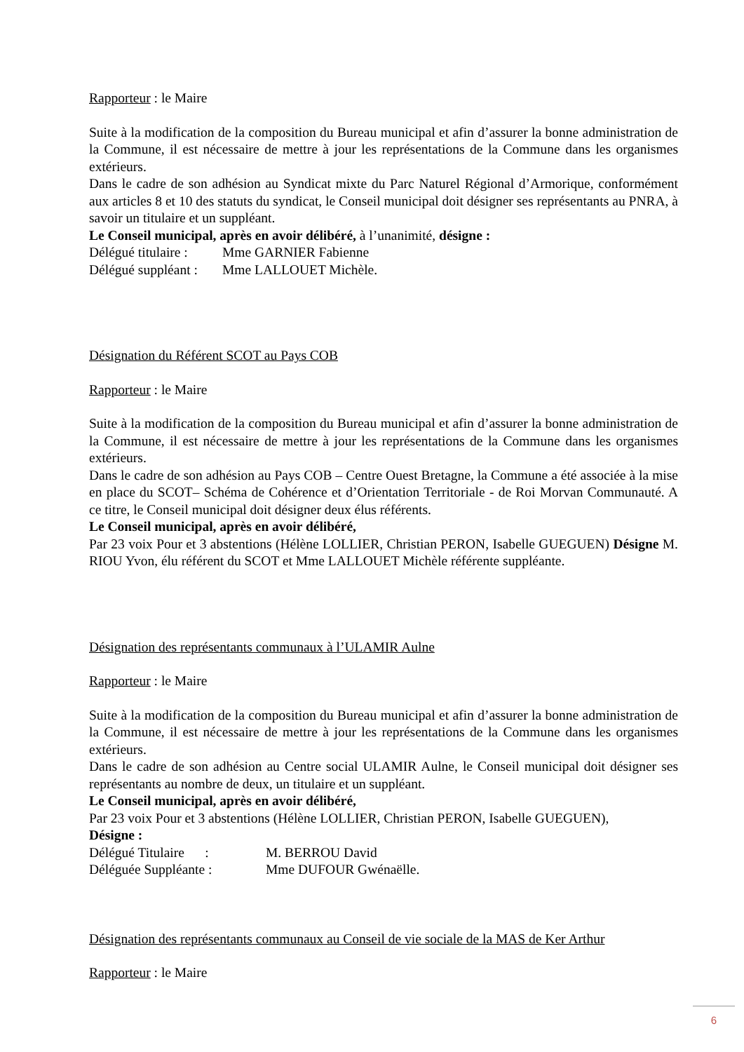Rapporteur : le Maire
Suite à la modification de la composition du Bureau municipal et afin d’assurer la bonne administration de la Commune, il est nécessaire de mettre à jour les représentations de la Commune dans les organismes extérieurs.
Dans le cadre de son adhésion au Syndicat mixte du Parc Naturel Régional d’Armorique, conformément aux articles 8 et 10 des statuts du syndicat, le Conseil municipal doit désigner ses représentants au PNRA, à savoir un titulaire et un suppléant.
Le Conseil municipal, après en avoir délibéré, à l’unanimité, désigne :
Délégué titulaire : Mme GARNIER Fabienne
Délégué suppléant : Mme LALLOUET Michèle.
Désignation du Référent SCOT au Pays COB
Rapporteur : le Maire
Suite à la modification de la composition du Bureau municipal et afin d’assurer la bonne administration de la Commune, il est nécessaire de mettre à jour les représentations de la Commune dans les organismes extérieurs.
Dans le cadre de son adhésion au Pays COB – Centre Ouest Bretagne, la Commune a été associée à la mise en place du SCOT– Schéma de Cohérence et d’Orientation Territoriale - de Roi Morvan Communauté. A ce titre, le Conseil municipal doit désigner deux élus référents.
Le Conseil municipal, après en avoir délibéré,
Par 23 voix Pour et 3 abstentions (Hélène LOLLIER, Christian PERON, Isabelle GUEGUEN) Désigne M. RIOU Yvon, élu référent du SCOT et Mme LALLOUET Michèle référente suppléante.
Désignation des représentants communaux à l’ULAMIR Aulne
Rapporteur : le Maire
Suite à la modification de la composition du Bureau municipal et afin d’assurer la bonne administration de la Commune, il est nécessaire de mettre à jour les représentations de la Commune dans les organismes extérieurs.
Dans le cadre de son adhésion au Centre social ULAMIR Aulne, le Conseil municipal doit désigner ses représentants au nombre de deux, un titulaire et un suppléant.
Le Conseil municipal, après en avoir délibéré,
Par 23 voix Pour et 3 abstentions (Hélène LOLLIER, Christian PERON, Isabelle GUEGUEN),
Désigne :
Délégué Titulaire : M. BERROU David
Déléguée Suppléante : Mme DUFOUR Gwénaëlle.
Désignation des représentants communaux au Conseil de vie sociale de la MAS de Ker Arthur
Rapporteur : le Maire
6